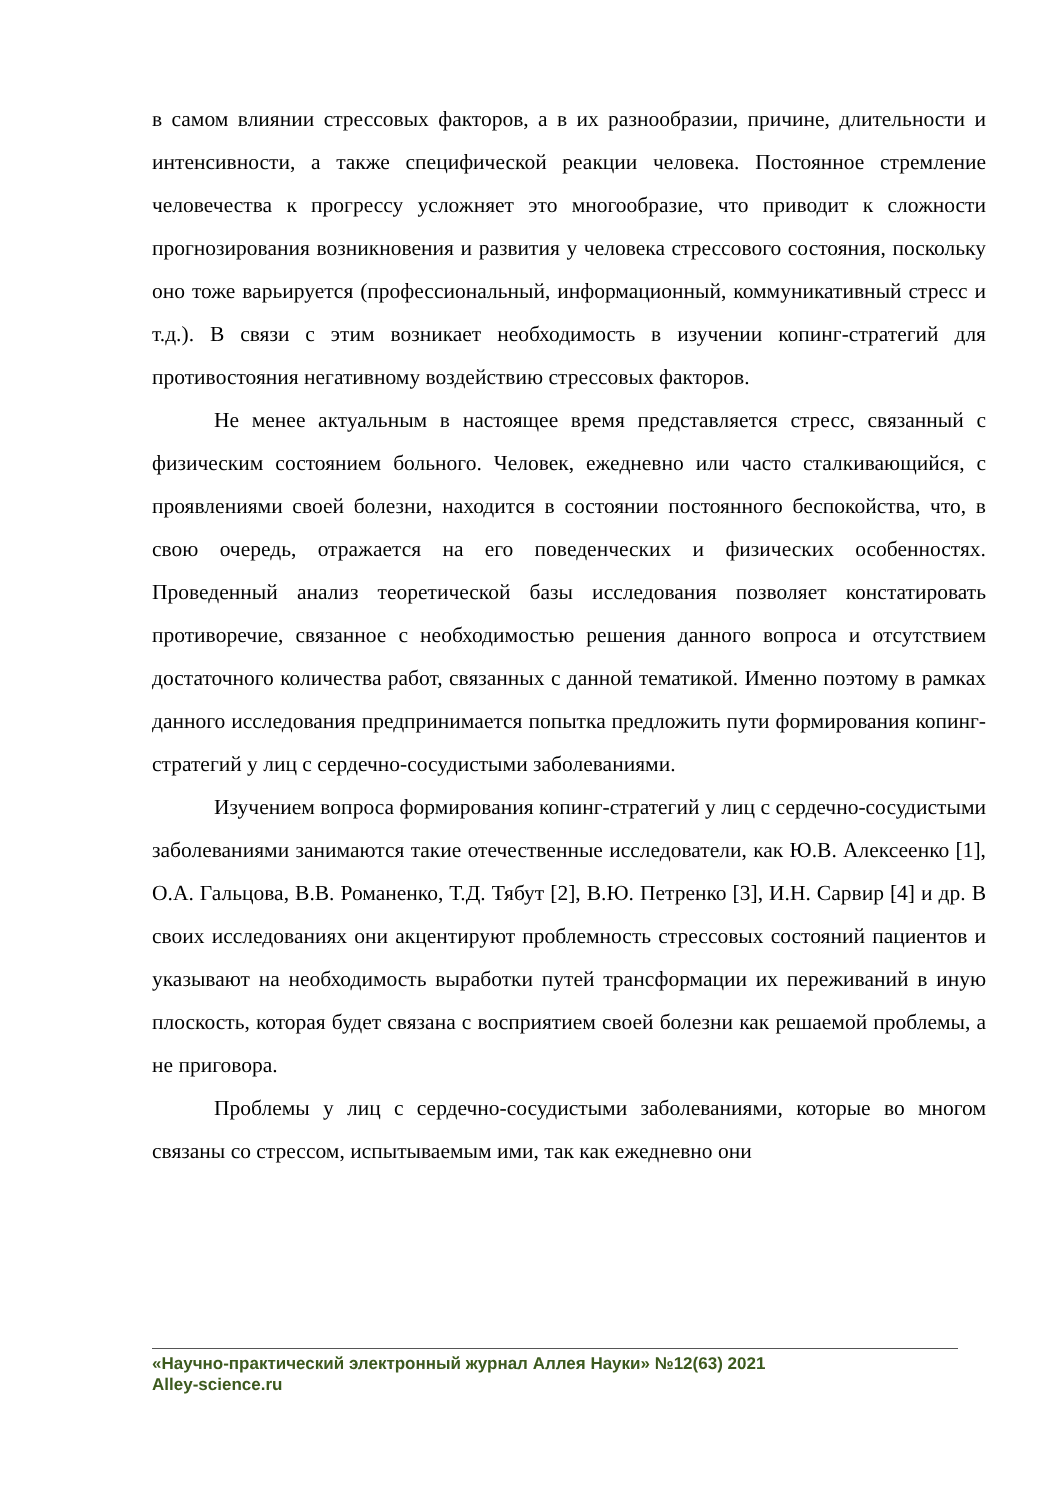в самом влиянии стрессовых факторов, а в их разнообразии, причине, длительности и интенсивности, а также специфической реакции человека. Постоянное стремление человечества к прогрессу усложняет это многообразие, что приводит к сложности прогнозирования возникновения и развития у человека стрессового состояния, поскольку оно тоже варьируется (профессиональный, информационный, коммуникативный стресс и т.д.). В связи с этим возникает необходимость в изучении копинг-стратегий для противостояния негативному воздействию стрессовых факторов.
Не менее актуальным в настоящее время представляется стресс, связанный с физическим состоянием больного. Человек, ежедневно или часто сталкивающийся, с проявлениями своей болезни, находится в состоянии постоянного беспокойства, что, в свою очередь, отражается на его поведенческих и физических особенностях. Проведенный анализ теоретической базы исследования позволяет констатировать противоречие, связанное с необходимостью решения данного вопроса и отсутствием достаточного количества работ, связанных с данной тематикой. Именно поэтому в рамках данного исследования предпринимается попытка предложить пути формирования копинг-стратегий у лиц с сердечно-сосудистыми заболеваниями.
Изучением вопроса формирования копинг-стратегий у лиц с сердечно-сосудистыми заболеваниями занимаются такие отечественные исследователи, как Ю.В. Алексеенко [1], О.А. Гальцова, В.В. Романенко, Т.Д. Тябут [2], В.Ю. Петренко [3], И.Н. Сарвир [4] и др. В своих исследованиях они акцентируют проблемность стрессовых состояний пациентов и указывают на необходимость выработки путей трансформации их переживаний в иную плоскость, которая будет связана с восприятием своей болезни как решаемой проблемы, а не приговора.
Проблемы у лиц с сердечно-сосудистыми заболеваниями, которые во многом связаны со стрессом, испытываемым ими, так как ежедневно они
«Научно-практический электронный журнал Аллея Науки» №12(63) 2021
Alley-science.ru